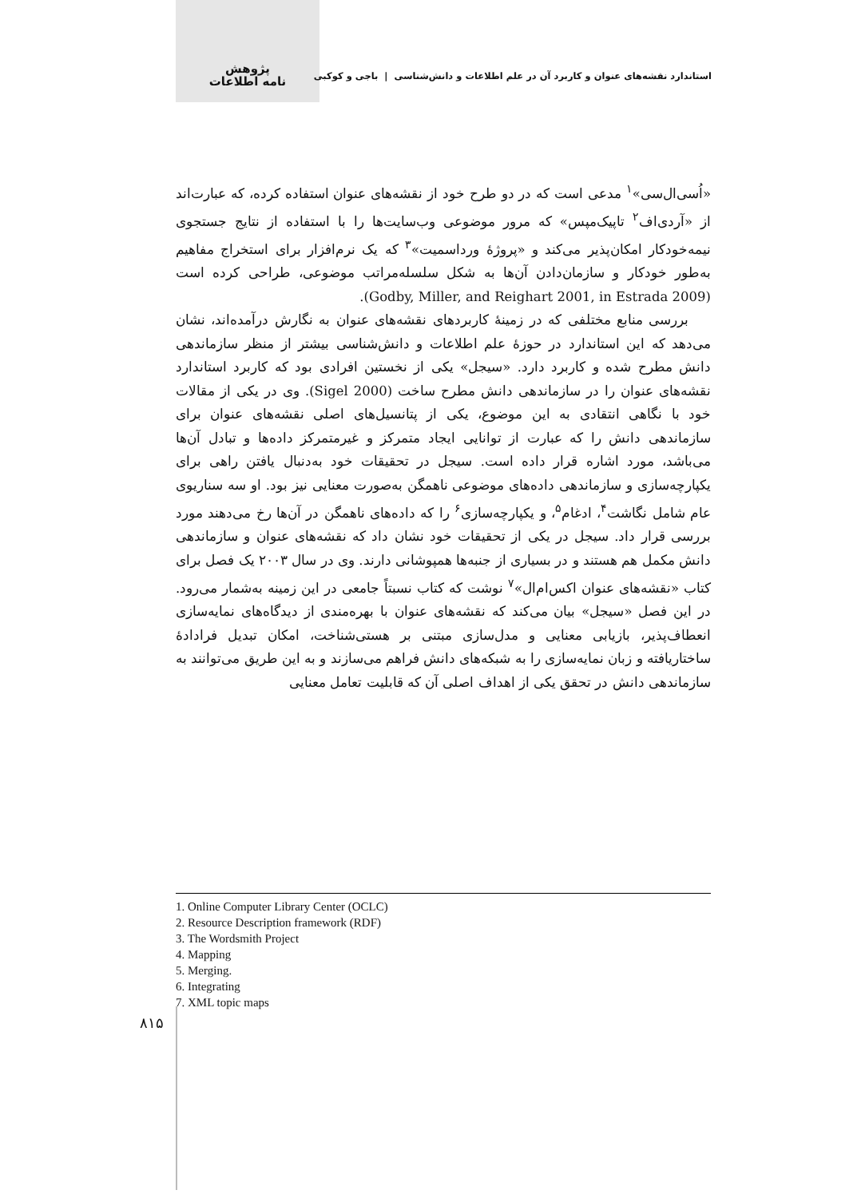پژوهش
نامه اطلاعات
استاندارد نقشه‌های عنوان و کاربرد آن در علم اطلاعات و دانش‌شناسی | باجی و کوکبی
«اُسی‌ال‌سی»<sup>۱</sup> مدعی است که در دو طرح خود از نقشه‌های عنوان استفاده کرده، که عبارت‌اند از «آردی‌اف<sup>۲</sup> تاپیک‌مپس» که مرور موضوعی وب‌سایت‌ها را با استفاده از نتایج جستجوی نیمه‌خودکار امکان‌پذیر می‌کند و «پروژهٔ ورداسمیت»<sup>۳</sup> که یک نرم‌افزار برای استخراج مفاهیم به‌طور خودکار و سازمان‌دادن آن‌ها به شکل سلسله‌مراتب موضوعی، طراحی کرده است (Godby, Miller, and Reighart 2001, in Estrada 2009).
بررسی منابع مختلفی که در زمینهٔ کاربردهای نقشه‌های عنوان به نگارش درآمده‌اند، نشان می‌دهد که این استاندارد در حوزهٔ علم اطلاعات و دانش‌شناسی بیشتر از منظر سازماندهی دانش مطرح شده و کاربرد دارد. «سیجل» یکی از نخستین افرادی بود که کاربرد استاندارد نقشه‌های عنوان را در سازماندهی دانش مطرح ساخت (Sigel 2000). وی در یکی از مقالات خود با نگاهی انتقادی به این موضوع، یکی از پتانسیل‌های اصلی نقشه‌های عنوان برای سازماندهی دانش را که عبارت از توانایی ایجاد متمرکز و غیرمتمرکز داده‌ها و تبادل آن‌ها می‌باشد، مورد اشاره قرار داده است. سیجل در تحقیقات خود به‌دنبال یافتن راهی برای یکپارچه‌سازی و سازماندهی داده‌های موضوعی ناهمگن به‌صورت معنایی نیز بود. او سه سناریوی عام شامل نگاشت<sup>۴</sup>، ادغام<sup>۵</sup>، و یکپارچه‌سازی<sup>۶</sup> را که داده‌های ناهمگن در آن‌ها رخ می‌دهند مورد بررسی قرار داد. سیجل در یکی از تحقیقات خود نشان داد که نقشه‌های عنوان و سازماندهی دانش مکمل هم هستند و در بسیاری از جنبه‌ها همپوشانی دارند. وی در سال ۲۰۰۳ یک فصل برای کتاب «نقشه‌های عنوان اکس‌ام‌ال»<sup>۷</sup> نوشت که کتاب نسبتاً جامعی در این زمینه به‌شمار می‌رود. در این فصل «سیجل» بیان می‌کند که نقشه‌های عنوان با بهره‌مندی از دیدگاه‌های نمایه‌سازی انعطاف‌پذیر، بازیابی معنایی و مدل‌سازی مبتنی بر هستی‌شناخت، امکان تبدیل فرادادهٔ ساختاریافته و زبان نمایه‌سازی را به شبکه‌های دانش فراهم می‌سازند و به این طریق می‌توانند به سازماندهی دانش در تحقق یکی از اهداف اصلی آن که قابلیت تعامل معنایی
1. Online Computer Library Center (OCLC)
2. Resource Description framework (RDF)
3. The Wordsmith Project
4. Mapping
5. Merging.
6. Integrating
7. XML topic maps
۸۱۵